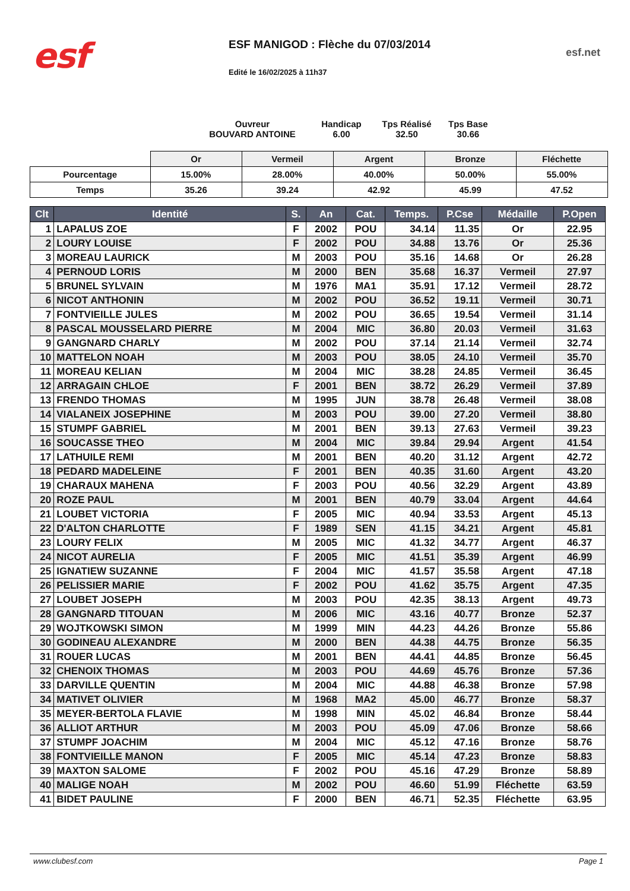esf
ESF MANIGOD : Flèche du 07/03/2014
Edité le 16/02/2025 à 11h37
esf.net
Ouvreur
BOUVARD ANTOINE
Handicap
6.00
Tps Réalisé
32.50
Tps Base
30.66
| | Or | Vermeil | Argent | Bronze | Fléchette |
| Pourcentage | 15.00% | 28.00% | 40.00% | 50.00% | 55.00% |
| Temps | 35.26 | 39.24 | 42.92 | 45.99 | 47.52 |
| Clt | Identité | S. | An | Cat. | Temps. | P.Cse | Médaille | P.Open |
| --- | --- | --- | --- | --- | --- | --- | --- | --- |
| 1 | LAPALUS ZOE | F | 2002 | POU | 34.14 | 11.35 | Or | 22.95 |
| 2 | LOURY LOUISE | F | 2002 | POU | 34.88 | 13.76 | Or | 25.36 |
| 3 | MOREAU LAURICK | M | 2003 | POU | 35.16 | 14.68 | Or | 26.28 |
| 4 | PERNOUD LORIS | M | 2000 | BEN | 35.68 | 16.37 | Vermeil | 27.97 |
| 5 | BRUNEL SYLVAIN | M | 1976 | MA1 | 35.91 | 17.12 | Vermeil | 28.72 |
| 6 | NICOT ANTHONIN | M | 2002 | POU | 36.52 | 19.11 | Vermeil | 30.71 |
| 7 | FONTVIEILLE JULES | M | 2002 | POU | 36.65 | 19.54 | Vermeil | 31.14 |
| 8 | PASCAL MOUSSELARD PIERRE | M | 2004 | MIC | 36.80 | 20.03 | Vermeil | 31.63 |
| 9 | GANGNARD CHARLY | M | 2002 | POU | 37.14 | 21.14 | Vermeil | 32.74 |
| 10 | MATTELON NOAH | M | 2003 | POU | 38.05 | 24.10 | Vermeil | 35.70 |
| 11 | MOREAU KELIAN | M | 2004 | MIC | 38.28 | 24.85 | Vermeil | 36.45 |
| 12 | ARRAGAIN CHLOE | F | 2001 | BEN | 38.72 | 26.29 | Vermeil | 37.89 |
| 13 | FRENDO THOMAS | M | 1995 | JUN | 38.78 | 26.48 | Vermeil | 38.08 |
| 14 | VIALANEIX JOSEPHINE | M | 2003 | POU | 39.00 | 27.20 | Vermeil | 38.80 |
| 15 | STUMPF GABRIEL | M | 2001 | BEN | 39.13 | 27.63 | Vermeil | 39.23 |
| 16 | SOUCASSE THEO | M | 2004 | MIC | 39.84 | 29.94 | Argent | 41.54 |
| 17 | LATHUILE REMI | M | 2001 | BEN | 40.20 | 31.12 | Argent | 42.72 |
| 18 | PEDARD MADELEINE | F | 2001 | BEN | 40.35 | 31.60 | Argent | 43.20 |
| 19 | CHARAUX MAHENA | F | 2003 | POU | 40.56 | 32.29 | Argent | 43.89 |
| 20 | ROZE PAUL | M | 2001 | BEN | 40.79 | 33.04 | Argent | 44.64 |
| 21 | LOUBET VICTORIA | F | 2005 | MIC | 40.94 | 33.53 | Argent | 45.13 |
| 22 | D'ALTON CHARLOTTE | F | 1989 | SEN | 41.15 | 34.21 | Argent | 45.81 |
| 23 | LOURY FELIX | M | 2005 | MIC | 41.32 | 34.77 | Argent | 46.37 |
| 24 | NICOT AURELIA | F | 2005 | MIC | 41.51 | 35.39 | Argent | 46.99 |
| 25 | IGNATIEW SUZANNE | F | 2004 | MIC | 41.57 | 35.58 | Argent | 47.18 |
| 26 | PELISSIER MARIE | F | 2002 | POU | 41.62 | 35.75 | Argent | 47.35 |
| 27 | LOUBET JOSEPH | M | 2003 | POU | 42.35 | 38.13 | Argent | 49.73 |
| 28 | GANGNARD TITOUAN | M | 2006 | MIC | 43.16 | 40.77 | Bronze | 52.37 |
| 29 | WOJTKOWSKI SIMON | M | 1999 | MIN | 44.23 | 44.26 | Bronze | 55.86 |
| 30 | GODINEAU ALEXANDRE | M | 2000 | BEN | 44.38 | 44.75 | Bronze | 56.35 |
| 31 | ROUER LUCAS | M | 2001 | BEN | 44.41 | 44.85 | Bronze | 56.45 |
| 32 | CHENOIX THOMAS | M | 2003 | POU | 44.69 | 45.76 | Bronze | 57.36 |
| 33 | DARVILLE QUENTIN | M | 2004 | MIC | 44.88 | 46.38 | Bronze | 57.98 |
| 34 | MATIVET OLIVIER | M | 1968 | MA2 | 45.00 | 46.77 | Bronze | 58.37 |
| 35 | MEYER-BERTOLA FLAVIE | M | 1998 | MIN | 45.02 | 46.84 | Bronze | 58.44 |
| 36 | ALLIOT ARTHUR | M | 2003 | POU | 45.09 | 47.06 | Bronze | 58.66 |
| 37 | STUMPF JOACHIM | M | 2004 | MIC | 45.12 | 47.16 | Bronze | 58.76 |
| 38 | FONTVIEILLE MANON | F | 2005 | MIC | 45.14 | 47.23 | Bronze | 58.83 |
| 39 | MAXTON SALOME | F | 2002 | POU | 45.16 | 47.29 | Bronze | 58.89 |
| 40 | MALIGE NOAH | M | 2002 | POU | 46.60 | 51.99 | Fléchette | 63.59 |
| 41 | BIDET PAULINE | F | 2000 | BEN | 46.71 | 52.35 | Fléchette | 63.95 |
www.clubesf.com Page 1